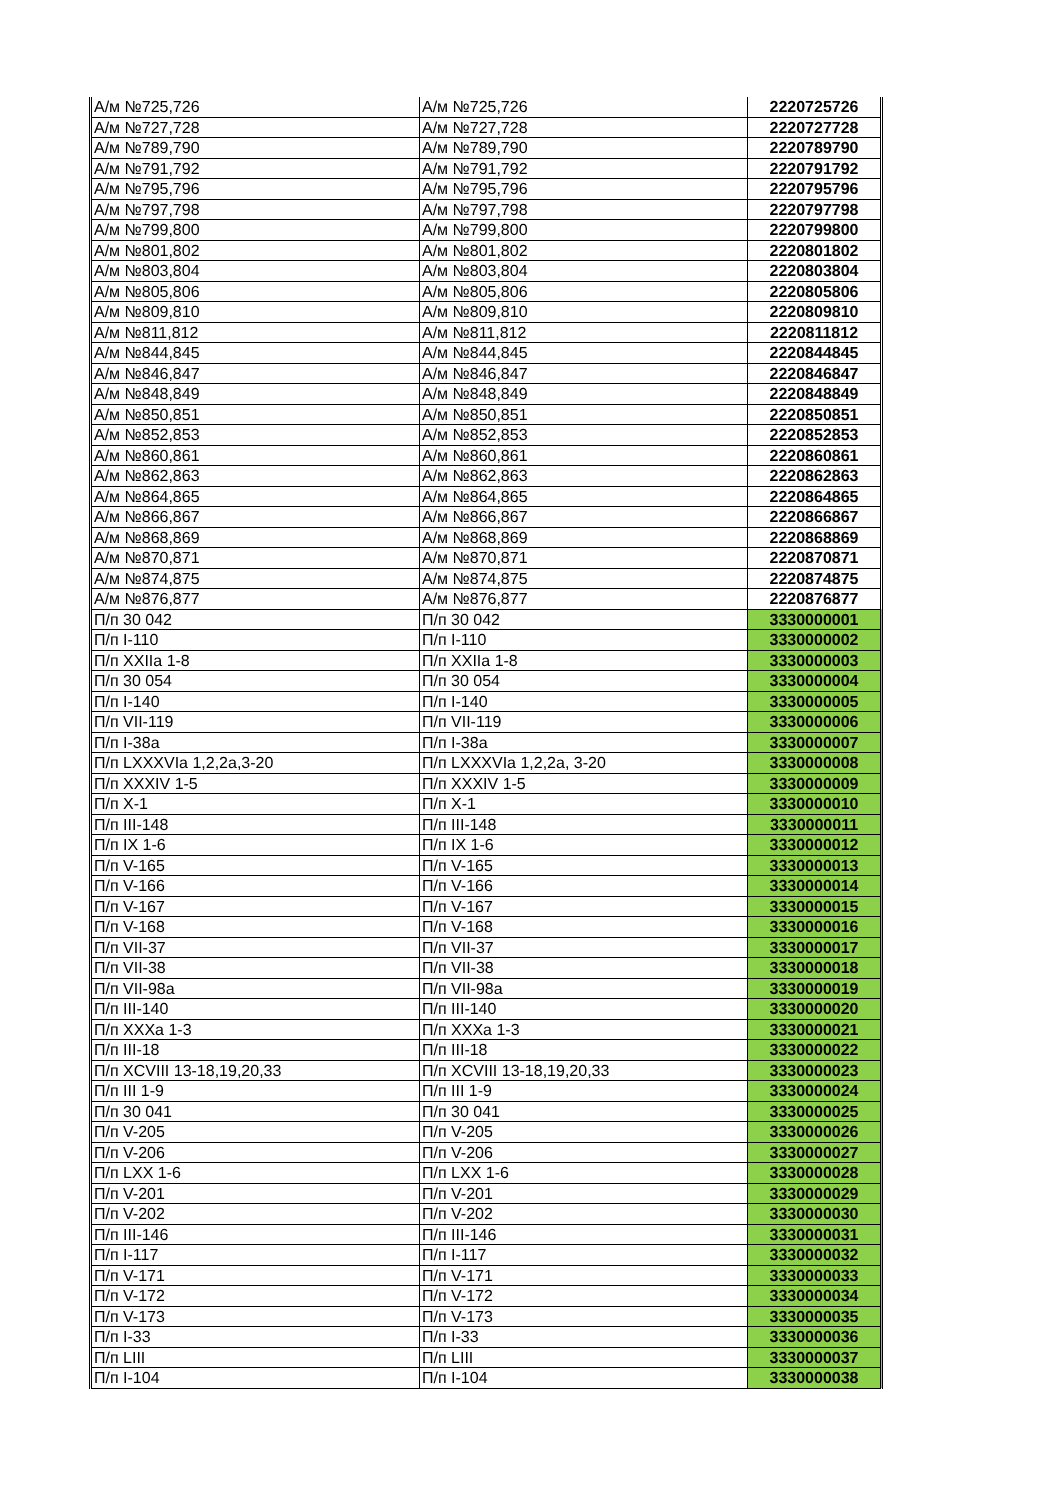| А/м №725,726 | А/м №725,726 | 2220725726 |
| А/м №727,728 | А/м №727,728 | 2220727728 |
| А/м №789,790 | А/м №789,790 | 2220789790 |
| А/м №791,792 | А/м №791,792 | 2220791792 |
| А/м №795,796 | А/м №795,796 | 2220795796 |
| А/м №797,798 | А/м №797,798 | 2220797798 |
| А/м №799,800 | А/м №799,800 | 2220799800 |
| А/м №801,802 | А/м №801,802 | 2220801802 |
| А/м №803,804 | А/м №803,804 | 2220803804 |
| А/м №805,806 | А/м №805,806 | 2220805806 |
| А/м №809,810 | А/м №809,810 | 2220809810 |
| А/м №811,812 | А/м №811,812 | 2220811812 |
| А/м №844,845 | А/м №844,845 | 2220844845 |
| А/м №846,847 | А/м №846,847 | 2220846847 |
| А/м №848,849 | А/м №848,849 | 2220848849 |
| А/м №850,851 | А/м №850,851 | 2220850851 |
| А/м №852,853 | А/м №852,853 | 2220852853 |
| А/м №860,861 | А/м №860,861 | 2220860861 |
| А/м №862,863 | А/м №862,863 | 2220862863 |
| А/м №864,865 | А/м №864,865 | 2220864865 |
| А/м №866,867 | А/м №866,867 | 2220866867 |
| А/м №868,869 | А/м №868,869 | 2220868869 |
| А/м №870,871 | А/м №870,871 | 2220870871 |
| А/м №874,875 | А/м №874,875 | 2220874875 |
| А/м №876,877 | А/м №876,877 | 2220876877 |
| П/п 30 042 | П/п 30 042 | 3330000001 |
| П/п I-110 | П/п I-110 | 3330000002 |
| П/п XXIIa 1-8 | П/п XXIIa 1-8 | 3330000003 |
| П/п 30 054 | П/п 30 054 | 3330000004 |
| П/п I-140 | П/п I-140 | 3330000005 |
| П/п VII-119 | П/п VII-119 | 3330000006 |
| П/п I-38a | П/п I-38a | 3330000007 |
| П/п LXXXVIa 1,2,2a,3-20 | П/п LXXXVIa 1,2,2a, 3-20 | 3330000008 |
| П/п XXXIV 1-5 | П/п XXXIV 1-5 | 3330000009 |
| П/п X-1 | П/п X-1 | 3330000010 |
| П/п III-148 | П/п III-148 | 3330000011 |
| П/п IX 1-6 | П/п IX 1-6 | 3330000012 |
| П/п V-165 | П/п V-165 | 3330000013 |
| П/п V-166 | П/п V-166 | 3330000014 |
| П/п V-167 | П/п V-167 | 3330000015 |
| П/п V-168 | П/п V-168 | 3330000016 |
| П/п VII-37 | П/п VII-37 | 3330000017 |
| П/п VII-38 | П/п VII-38 | 3330000018 |
| П/п VII-98a | П/п VII-98a | 3330000019 |
| П/п III-140 | П/п III-140 | 3330000020 |
| П/п XXXa 1-3 | П/п XXXa 1-3 | 3330000021 |
| П/п III-18 | П/п III-18 | 3330000022 |
| П/п XCVIII 13-18,19,20,33 | П/п XCVIII 13-18,19,20,33 | 3330000023 |
| П/п III 1-9 | П/п III 1-9 | 3330000024 |
| П/п 30 041 | П/п 30 041 | 3330000025 |
| П/п V-205 | П/п V-205 | 3330000026 |
| П/п V-206 | П/п V-206 | 3330000027 |
| П/п LXX 1-6 | П/п LXX 1-6 | 3330000028 |
| П/п V-201 | П/п V-201 | 3330000029 |
| П/п V-202 | П/п V-202 | 3330000030 |
| П/п III-146 | П/п III-146 | 3330000031 |
| П/п I-117 | П/п I-117 | 3330000032 |
| П/п V-171 | П/п V-171 | 3330000033 |
| П/п V-172 | П/п V-172 | 3330000034 |
| П/п V-173 | П/п V-173 | 3330000035 |
| П/п I-33 | П/п I-33 | 3330000036 |
| П/п LIII | П/п LIII | 3330000037 |
| П/п I-104 | П/п I-104 | 3330000038 |